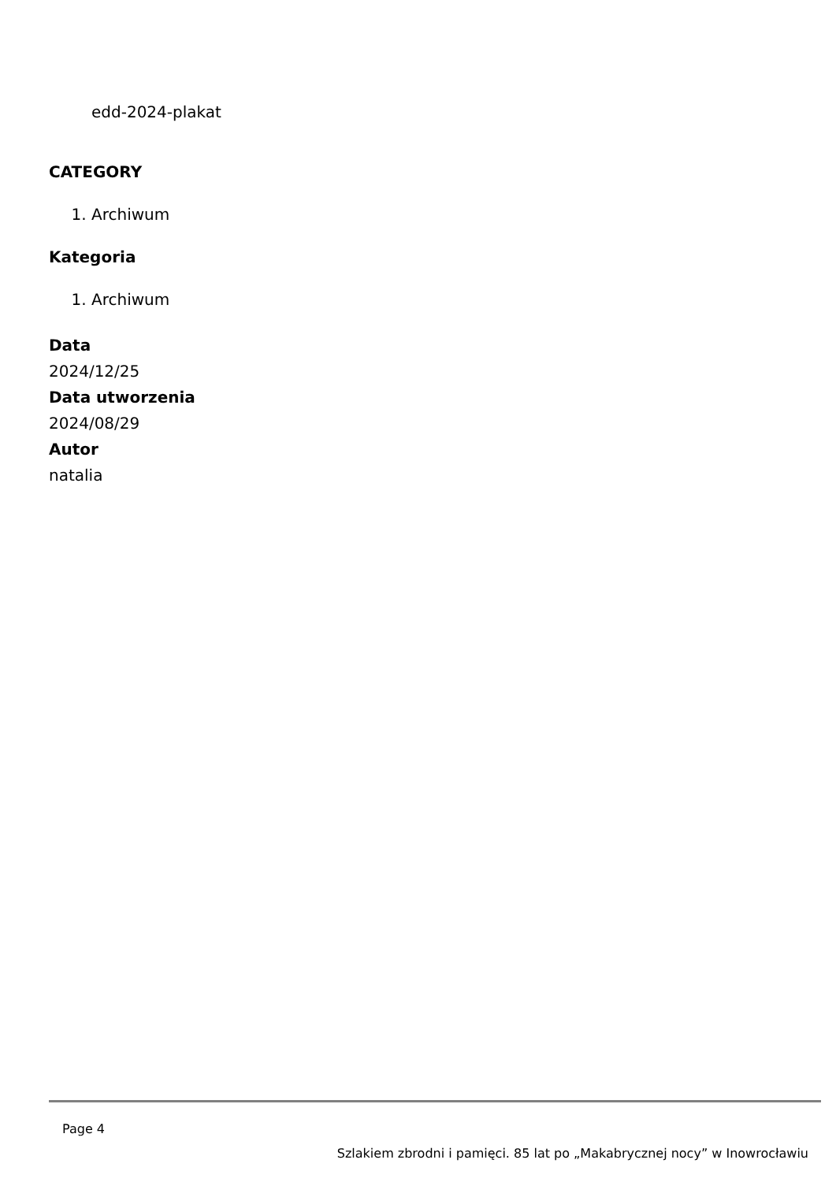edd-2024-plakat
CATEGORY
1. Archiwum
Kategoria
1. Archiwum
Data
2024/12/25
Data utworzenia
2024/08/29
Autor
natalia
Page 4
Szlakiem zbrodni i pamięci. 85 lat po „Makabrycznej nocy” w Inowrocławiu